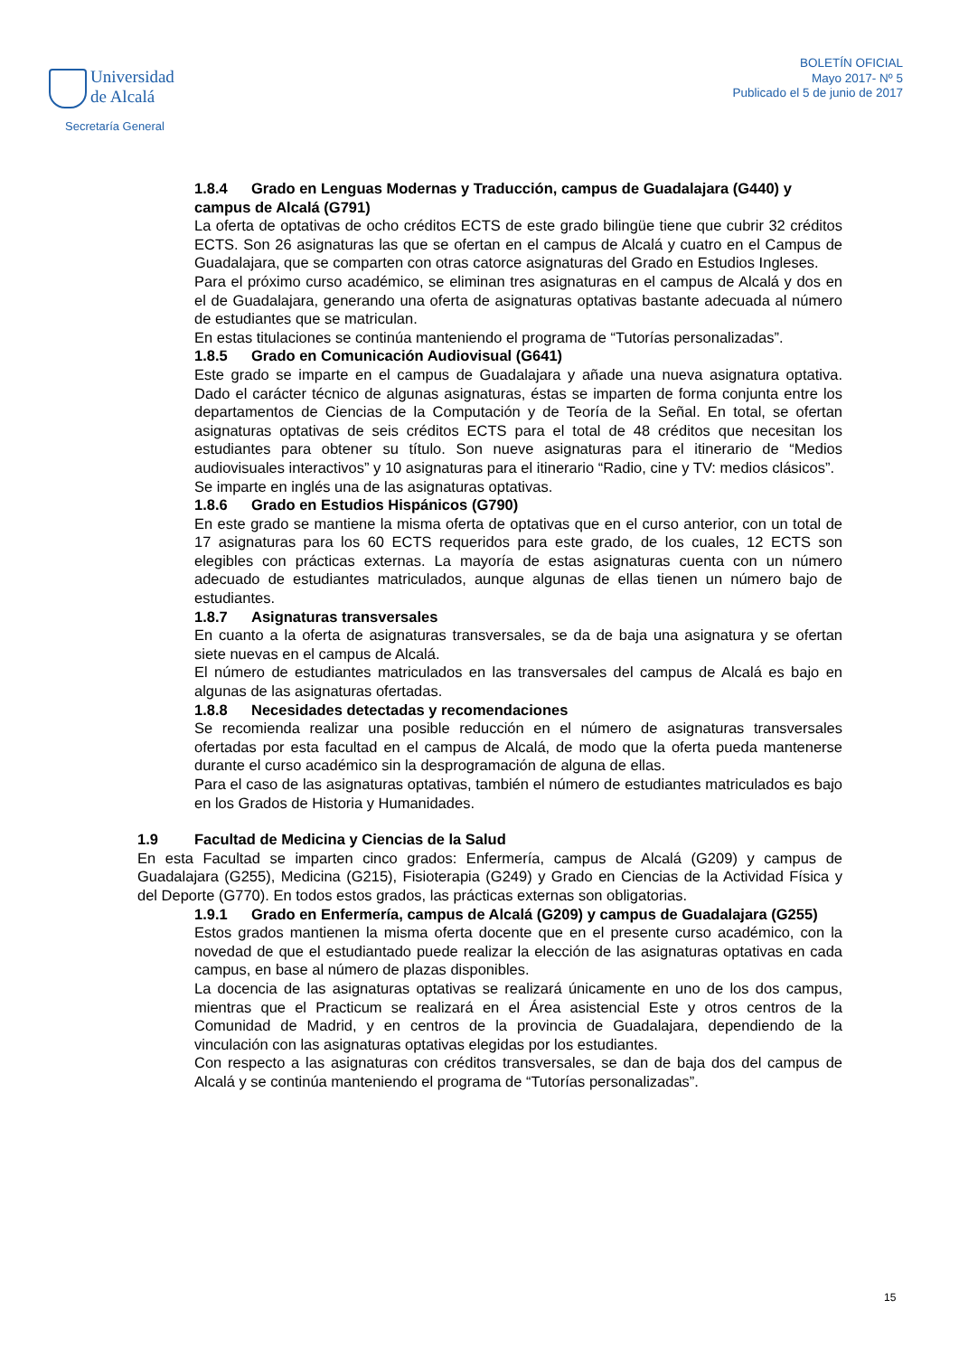Universidad
de Alcalá
Secretaría General
BOLETÍN OFICIAL
Mayo 2017- Nº 5
Publicado el 5 de junio de 2017
1.8.4 Grado en Lenguas Modernas y Traducción, campus de Guadalajara (G440) y campus de Alcalá (G791)
La oferta de optativas de ocho créditos ECTS de este grado bilingüe tiene que cubrir 32 créditos ECTS. Son 26 asignaturas las que se ofertan en el campus de Alcalá y cuatro en el Campus de Guadalajara, que se comparten con otras catorce asignaturas del Grado en Estudios Ingleses.
Para el próximo curso académico, se eliminan tres asignaturas en el campus de Alcalá y dos en el de Guadalajara, generando una oferta de asignaturas optativas bastante adecuada al número de estudiantes que se matriculan.
En estas titulaciones se continúa manteniendo el programa de “Tutorías personalizadas”.
1.8.5 Grado en Comunicación Audiovisual (G641)
Este grado se imparte en el campus de Guadalajara y añade una nueva asignatura optativa. Dado el carácter técnico de algunas asignaturas, éstas se imparten de forma conjunta entre los departamentos de Ciencias de la Computación y de Teoría de la Señal. En total, se ofertan asignaturas optativas de seis créditos ECTS para el total de 48 créditos que necesitan los estudiantes para obtener su título. Son nueve asignaturas para el itinerario de “Medios audiovisuales interactivos” y 10 asignaturas para el itinerario “Radio, cine y TV: medios clásicos”.
Se imparte en inglés una de las asignaturas optativas.
1.8.6 Grado en Estudios Hispánicos (G790)
En este grado se mantiene la misma oferta de optativas que en el curso anterior, con un total de 17 asignaturas para los 60 ECTS requeridos para este grado, de los cuales, 12 ECTS son elegibles con prácticas externas. La mayoría de estas asignaturas cuenta con un número adecuado de estudiantes matriculados, aunque algunas de ellas tienen un número bajo de estudiantes.
1.8.7 Asignaturas transversales
En cuanto a la oferta de asignaturas transversales, se da de baja una asignatura y se ofertan siete nuevas en el campus de Alcalá.
El número de estudiantes matriculados en las transversales del campus de Alcalá es bajo en algunas de las asignaturas ofertadas.
1.8.8 Necesidades detectadas y recomendaciones
Se recomienda realizar una posible reducción en el número de asignaturas transversales ofertadas por esta facultad en el campus de Alcalá, de modo que la oferta pueda mantenerse durante el curso académico sin la desprogramación de alguna de ellas.
Para el caso de las asignaturas optativas, también el número de estudiantes matriculados es bajo en los Grados de Historia y Humanidades.
1.9 Facultad de Medicina y Ciencias de la Salud
En esta Facultad se imparten cinco grados: Enfermería, campus de Alcalá (G209) y campus de Guadalajara (G255), Medicina (G215), Fisioterapia (G249) y Grado en Ciencias de la Actividad Física y del Deporte (G770). En todos estos grados, las prácticas externas son obligatorias.
1.9.1 Grado en Enfermería, campus de Alcalá (G209) y campus de Guadalajara (G255)
Estos grados mantienen la misma oferta docente que en el presente curso académico, con la novedad de que el estudiantado puede realizar la elección de las asignaturas optativas en cada campus, en base al número de plazas disponibles.
La docencia de las asignaturas optativas se realizará únicamente en uno de los dos campus, mientras que el Practicum se realizará en el Área asistencial Este y otros centros de la Comunidad de Madrid, y en centros de la provincia de Guadalajara, dependiendo de la vinculación con las asignaturas optativas elegidas por los estudiantes.
Con respecto a las asignaturas con créditos transversales, se dan de baja dos del campus de Alcalá y se continúa manteniendo el programa de “Tutorías personalizadas”.
15